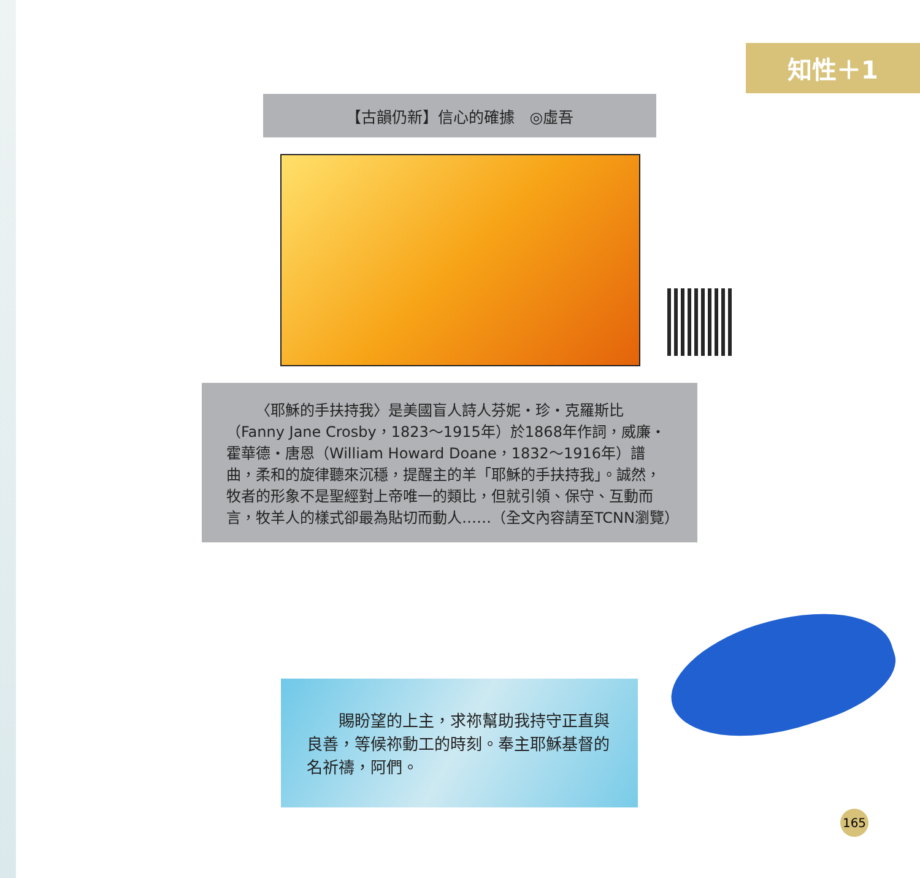知性＋1
【古韻仍新】信心的確據　◎虛吾
〈耶穌的手扶持我〉是美國盲人詩人芬妮・珍・克羅斯比（Fanny Jane Crosby，1823～1915年）於1868年作詞，威廉・霍華德・唐恩（William Howard Doane，1832～1916年）譜曲，柔和的旋律聽來沉穩，提醒主的羊「耶穌的手扶持我」。誠然，牧者的形象不是聖經對上帝唯一的類比，但就引領、保守、互動而言，牧羊人的樣式卻最為貼切而動人……（全文內容請至TCNN瀏覽）
賜盼望的上主，求祢幫助我持守正直與良善，等候祢動工的時刻。奉主耶穌基督的名祈禱，阿們。
165